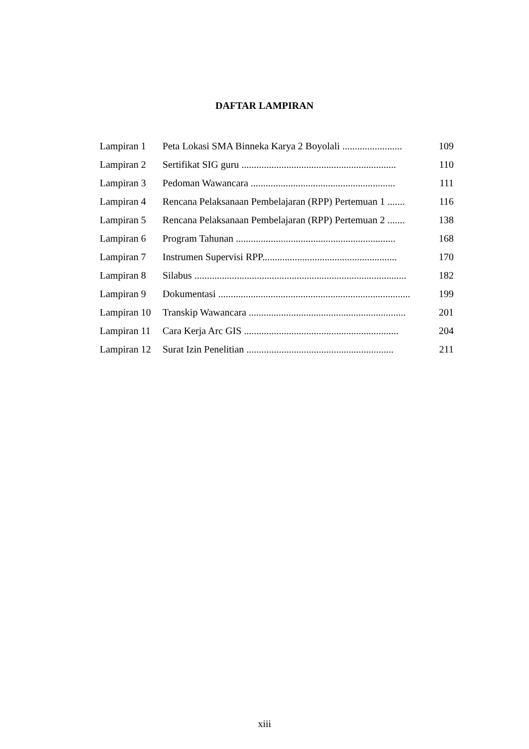DAFTAR LAMPIRAN
| Lampiran 1 | Peta Lokasi SMA Binneka Karya 2 Boyolali ........................ | 109 |
| Lampiran 2 | Sertifikat SIG guru .............................................................. | 110 |
| Lampiran 3 | Pedoman Wawancara .......................................................... | 111 |
| Lampiran 4 | Rencana Pelaksanaan Pembelajaran (RPP) Pertemuan 1 ....... | 116 |
| Lampiran 5 | Rencana Pelaksanaan Pembelajaran (RPP) Pertemuan 2 ....... | 138 |
| Lampiran 6 | Program Tahunan ................................................................ | 168 |
| Lampiran 7 | Instrumen Supervisi RPP...................................................... | 170 |
| Lampiran 8 | Silabus ..................................................................................... | 182 |
| Lampiran 9 | Dokumentasi ............................................................................. | 199 |
| Lampiran 10 | Transkip Wawancara ............................................................... | 201 |
| Lampiran 11 | Cara Kerja Arc GIS .............................................................. | 204 |
| Lampiran 12 | Surat Izin Penelitian ........................................................... | 211 |
xiii